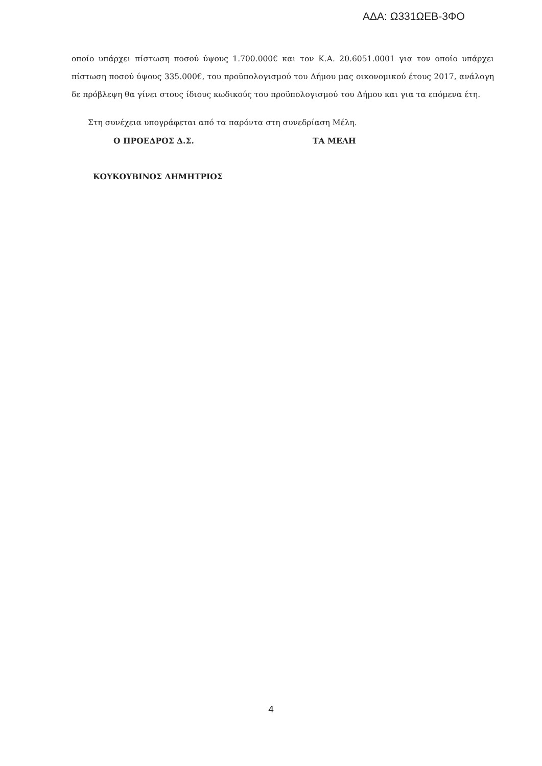ΑΔΑ: Ω331ΩΕΒ-3ΦΟ
οποίο υπάρχει πίστωση ποσού ύψους 1.700.000€ και τον Κ.Α. 20.6051.0001 για τον οποίο υπάρχει πίστωση ποσού ύψους 335.000€, του προϋπολογισμού του Δήμου μας οικονομικού έτους 2017, ανάλογη δε πρόβλεψη θα γίνει στους ίδιους κωδικούς του προϋπολογισμού του Δήμου και για τα επόμενα έτη.
Στη συνέχεια υπογράφεται από τα παρόντα στη συνεδρίαση Μέλη.
Ο ΠΡΟΕΔΡΟΣ Δ.Σ. ΤΑ ΜΕΛΗ
ΚΟΥΚΟΥΒΙΝΟΣ ΔΗΜΗΤΡΙΟΣ
4